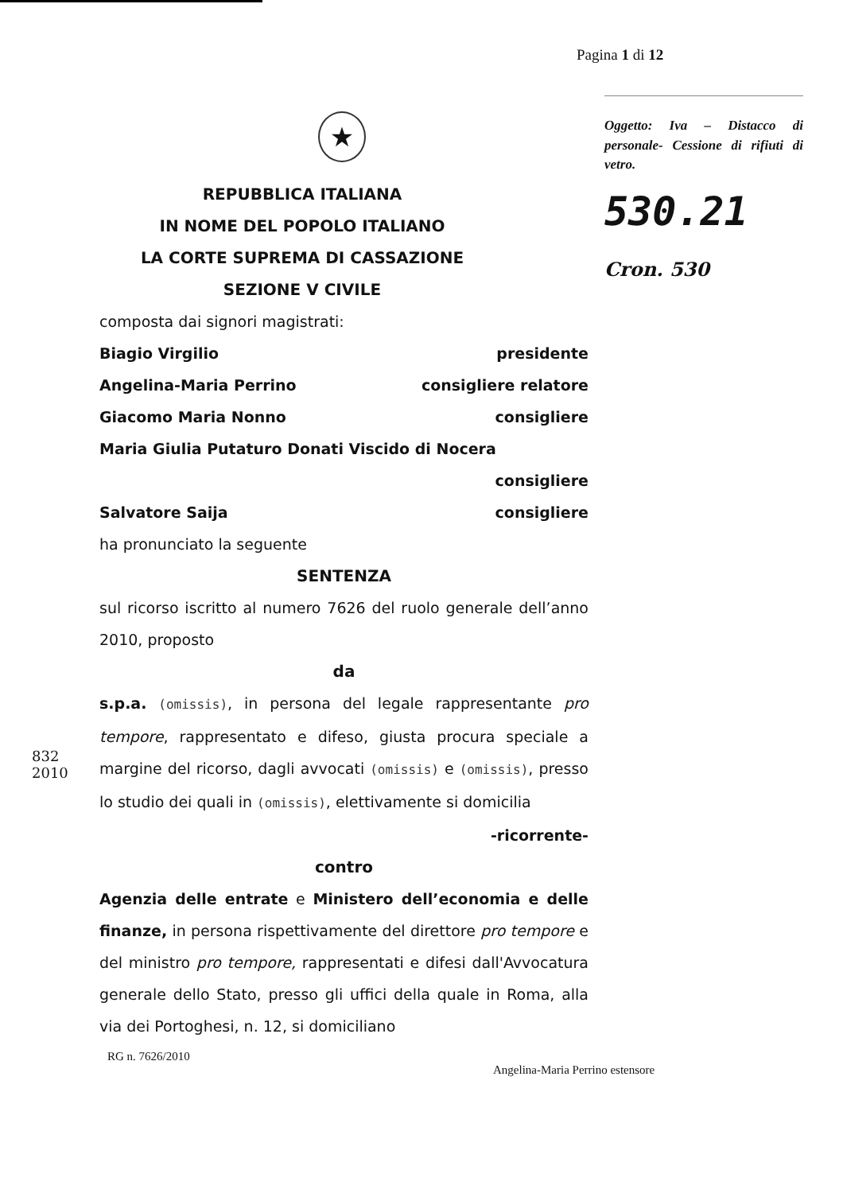Pagina 1 di 12
★
REPUBBLICA ITALIANA
IN NOME DEL POPOLO ITALIANO
LA CORTE SUPREMA DI CASSAZIONE
SEZIONE V CIVILE
Oggetto: Iva – Distacco di personale- Cessione di rifiuti di vetro.
530.21
Cron. 530
composta dai signori magistrati:
Biagio Virgilio presidente
Angelina-Maria Perrino consigliere relatore
Giacomo Maria Nonno consigliere
Maria Giulia Putaturo Donati Viscido di Nocera
consigliere
Salvatore Saija consigliere
ha pronunciato la seguente
SENTENZA
sul ricorso iscritto al numero 7626 del ruolo generale dell’anno 2010, proposto
da
s.p.a. (omissis), in persona del legale rappresentante pro tempore, rappresentato e difeso, giusta procura speciale a margine del ricorso, dagli avvocati (omissis) e (omissis), presso lo studio dei quali in (omissis), elettivamente si domicilia
-ricorrente-
contro
Agenzia delle entrate e Ministero dell’economia e delle finanze, in persona rispettivamente del direttore pro tempore e del ministro pro tempore, rappresentati e difesi dall'Avvocatura generale dello Stato, presso gli uffici della quale in Roma, alla via dei Portoghesi, n. 12, si domiciliano
RG n. 7626/2010
Angelina-Maria Perrino estensore
832
2010